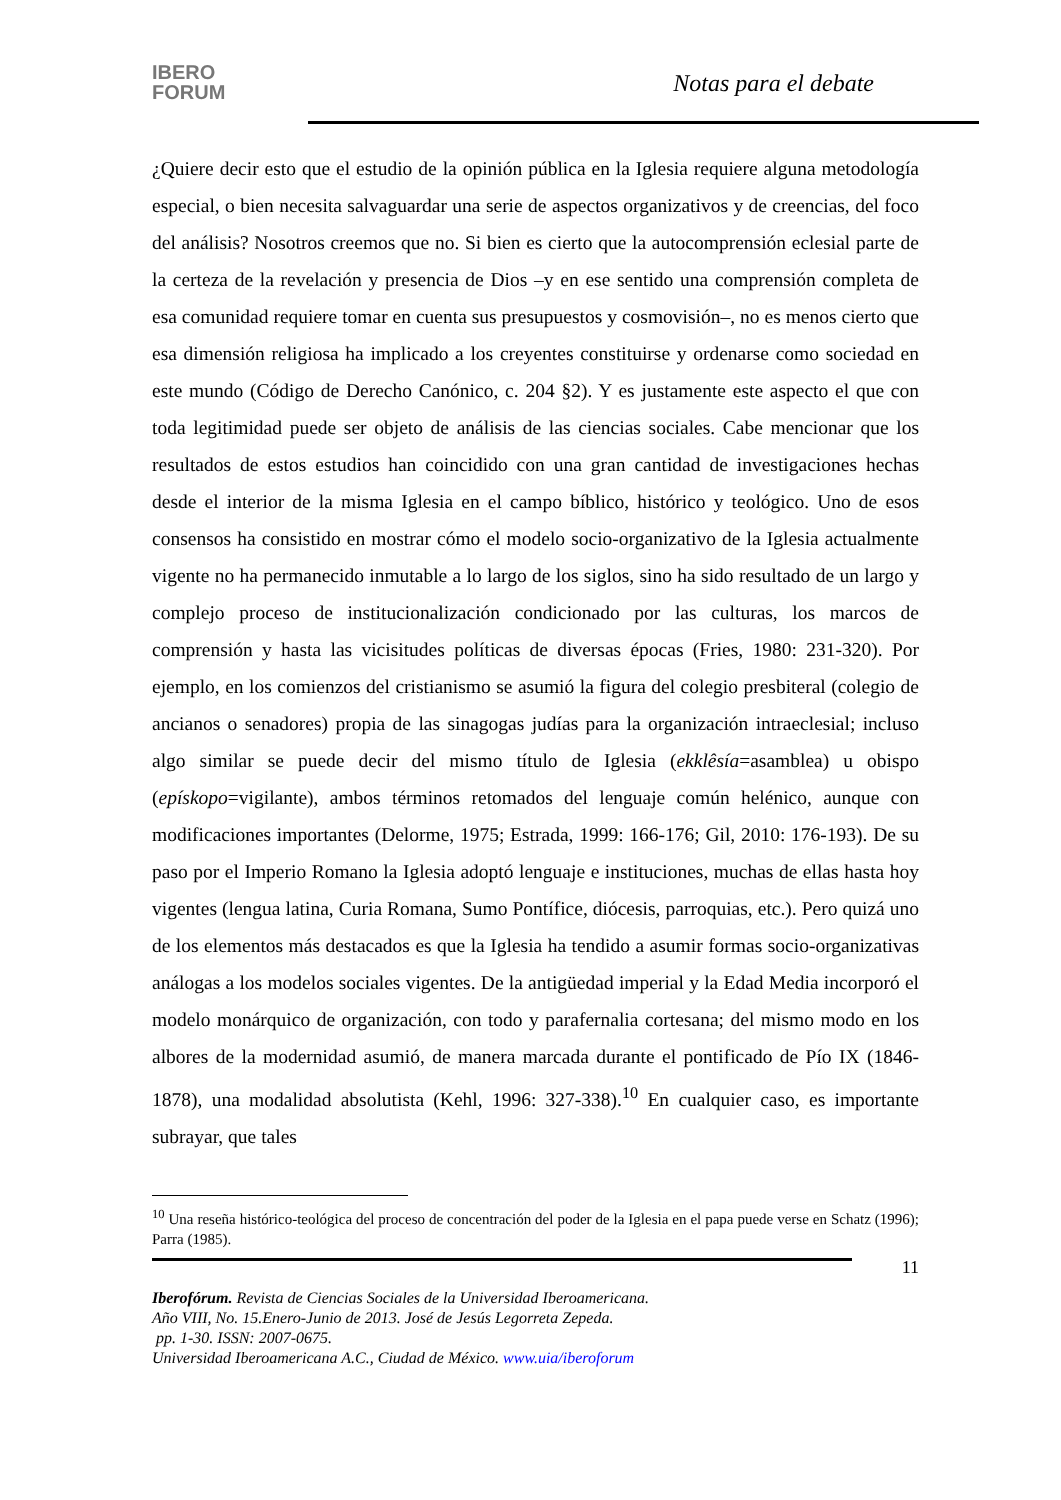IBERO
FORUM
Notas para el debate
¿Quiere decir esto que el estudio de la opinión pública en la Iglesia requiere alguna metodología especial, o bien necesita salvaguardar una serie de aspectos organizativos y de creencias, del foco del análisis? Nosotros creemos que no. Si bien es cierto que la autocomprensión eclesial parte de la certeza de la revelación y presencia de Dios –y en ese sentido una comprensión completa de esa comunidad requiere tomar en cuenta sus presupuestos y cosmovisión–, no es menos cierto que esa dimensión religiosa ha implicado a los creyentes constituirse y ordenarse como sociedad en este mundo (Código de Derecho Canónico, c. 204 §2). Y es justamente este aspecto el que con toda legitimidad puede ser objeto de análisis de las ciencias sociales. Cabe mencionar que los resultados de estos estudios han coincidido con una gran cantidad de investigaciones hechas desde el interior de la misma Iglesia en el campo bíblico, histórico y teológico. Uno de esos consensos ha consistido en mostrar cómo el modelo socio-organizativo de la Iglesia actualmente vigente no ha permanecido inmutable a lo largo de los siglos, sino ha sido resultado de un largo y complejo proceso de institucionalización condicionado por las culturas, los marcos de comprensión y hasta las vicisitudes políticas de diversas épocas (Fries, 1980: 231-320). Por ejemplo, en los comienzos del cristianismo se asumió la figura del colegio presbiteral (colegio de ancianos o senadores) propia de las sinagogas judías para la organización intraeclesial; incluso algo similar se puede decir del mismo título de Iglesia (ekklêsía=asamblea) u obispo (epískopo=vigilante), ambos términos retomados del lenguaje común helénico, aunque con modificaciones importantes (Delorme, 1975; Estrada, 1999: 166-176; Gil, 2010: 176-193). De su paso por el Imperio Romano la Iglesia adoptó lenguaje e instituciones, muchas de ellas hasta hoy vigentes (lengua latina, Curia Romana, Sumo Pontífice, diócesis, parroquias, etc.). Pero quizá uno de los elementos más destacados es que la Iglesia ha tendido a asumir formas socio-organizativas análogas a los modelos sociales vigentes. De la antigüedad imperial y la Edad Media incorporó el modelo monárquico de organización, con todo y parafernalia cortesana; del mismo modo en los albores de la modernidad asumió, de manera marcada durante el pontificado de Pío IX (1846-1878), una modalidad absolutista (Kehl, 1996: 327-338).<sup>10</sup> En cualquier caso, es importante subrayar, que tales
<sup>10</sup> Una reseña histórico-teológica del proceso de concentración del poder de la Iglesia en el papa puede verse en Schatz (1996); Parra (1985).
11
Iberofórum. Revista de Ciencias Sociales de la Universidad Iberoamericana.
Año VIII, No. 15.Enero-Junio de 2013. José de Jesús Legorreta Zepeda.
pp. 1-30. ISSN: 2007-0675.
Universidad Iberoamericana A.C., Ciudad de México. www.uia/iberoforum